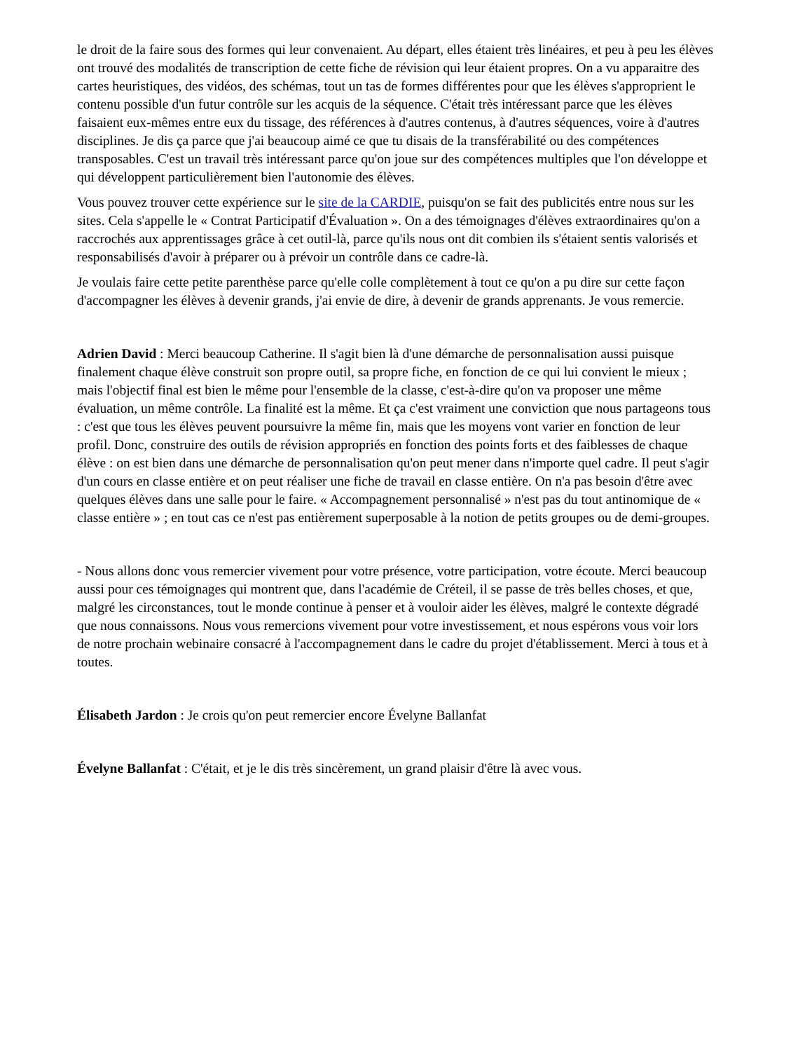le droit de la faire sous des formes qui leur convenaient. Au départ, elles étaient très linéaires, et peu à peu les élèves ont trouvé des modalités de transcription de cette fiche de révision qui leur étaient propres. On a vu apparaitre des cartes heuristiques, des vidéos, des schémas, tout un tas de formes différentes pour que les élèves s'approprient le contenu possible d'un futur contrôle sur les acquis de la séquence. C'était très intéressant parce que les élèves faisaient eux-mêmes entre eux du tissage, des références à d'autres contenus, à d'autres séquences, voire à d'autres disciplines. Je dis ça parce que j'ai beaucoup aimé ce que tu disais de la transférabilité ou des compétences transposables. C'est un travail très intéressant parce qu'on joue sur des compétences multiples que l'on développe et qui développent particulièrement bien l'autonomie des élèves.
Vous pouvez trouver cette expérience sur le site de la CARDIE, puisqu'on se fait des publicités entre nous sur les sites. Cela s'appelle le « Contrat Participatif d'Évaluation ». On a des témoignages d'élèves extraordinaires qu'on a raccrochés aux apprentissages grâce à cet outil-là, parce qu'ils nous ont dit combien ils s'étaient sentis valorisés et responsabilisés d'avoir à préparer ou à prévoir un contrôle dans ce cadre-là.
Je voulais faire cette petite parenthèse parce qu'elle colle complètement à tout ce qu'on a pu dire sur cette façon d'accompagner les élèves à devenir grands, j'ai envie de dire, à devenir de grands apprenants. Je vous remercie.
Adrien David : Merci beaucoup Catherine. Il s'agit bien là d'une démarche de personnalisation aussi puisque finalement chaque élève construit son propre outil, sa propre fiche, en fonction de ce qui lui convient le mieux ; mais l'objectif final est bien le même pour l'ensemble de la classe, c'est-à-dire qu'on va proposer une même évaluation, un même contrôle. La finalité est la même. Et ça c'est vraiment une conviction que nous partageons tous : c'est que tous les élèves peuvent poursuivre la même fin, mais que les moyens vont varier en fonction de leur profil. Donc, construire des outils de révision appropriés en fonction des points forts et des faiblesses de chaque élève : on est bien dans une démarche de personnalisation qu'on peut mener dans n'importe quel cadre. Il peut s'agir d'un cours en classe entière et on peut réaliser une fiche de travail en classe entière. On n'a pas besoin d'être avec quelques élèves dans une salle pour le faire. « Accompagnement personnalisé » n'est pas du tout antinomique de « classe entière » ; en tout cas ce n'est pas entièrement superposable à la notion de petits groupes ou de demi-groupes.
- Nous allons donc vous remercier vivement pour votre présence, votre participation, votre écoute. Merci beaucoup aussi pour ces témoignages qui montrent que, dans l'académie de Créteil, il se passe de très belles choses, et que, malgré les circonstances, tout le monde continue à penser et à vouloir aider les élèves, malgré le contexte dégradé que nous connaissons. Nous vous remercions vivement pour votre investissement, et nous espérons vous voir lors de notre prochain webinaire consacré à l'accompagnement dans le cadre du projet d'établissement. Merci à tous et à toutes.
Élisabeth Jardon : Je crois qu'on peut remercier encore Évelyne Ballanfat
Évelyne Ballanfat : C'était, et je le dis très sincèrement, un grand plaisir d'être là avec vous.